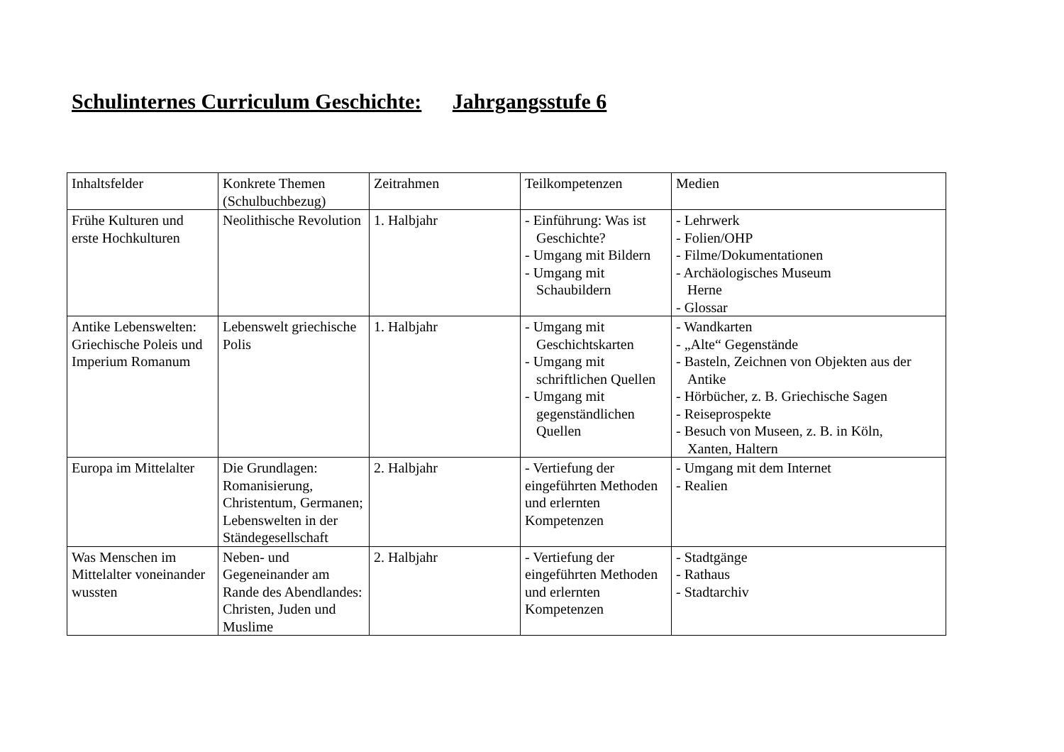Schulinternes Curriculum Geschichte: Jahrgangsstufe 6
| Inhaltsfelder | Konkrete Themen (Schulbuchbezug) | Zeitrahmen | Teilkompetenzen | Medien |
| Frühe Kulturen und erste Hochkulturen | Neolithische Revolution | 1. Halbjahr | - Einführung: Was ist Geschichte? - Umgang mit Bildern - Umgang mit Schaubildern | - Lehrwerk - Folien/OHP - Filme/Dokumentationen - Archäologisches Museum Herne - Glossar |
| Antike Lebenswelten: Griechische Poleis und Imperium Romanum | Lebenswelt griechische Polis | 1. Halbjahr | - Umgang mit Geschichtskarten - Umgang mit schriftlichen Quellen - Umgang mit gegenständlichen Quellen | - Wandkarten - „Alte“ Gegenstände - Basteln, Zeichnen von Objekten aus der Antike - Hörbücher, z. B. Griechische Sagen - Reiseprospekte - Besuch von Museen, z. B. in Köln, Xanten, Haltern |
| Europa im Mittelalter | Die Grundlagen: Romanisierung, Christentum, Germanen; Lebenswelten in der Ständegesellschaft | 2. Halbjahr | - Vertiefung der eingeführten Methoden und erlernten Kompetenzen | - Umgang mit dem Internet - Realien |
| Was Menschen im Mittelalter voneinander wussten | Neben- und Gegeneinander am Rande des Abendlandes: Christen, Juden und Muslime | 2. Halbjahr | - Vertiefung der eingeführten Methoden und erlernten Kompetenzen | - Stadtgänge - Rathaus - Stadtarchiv |